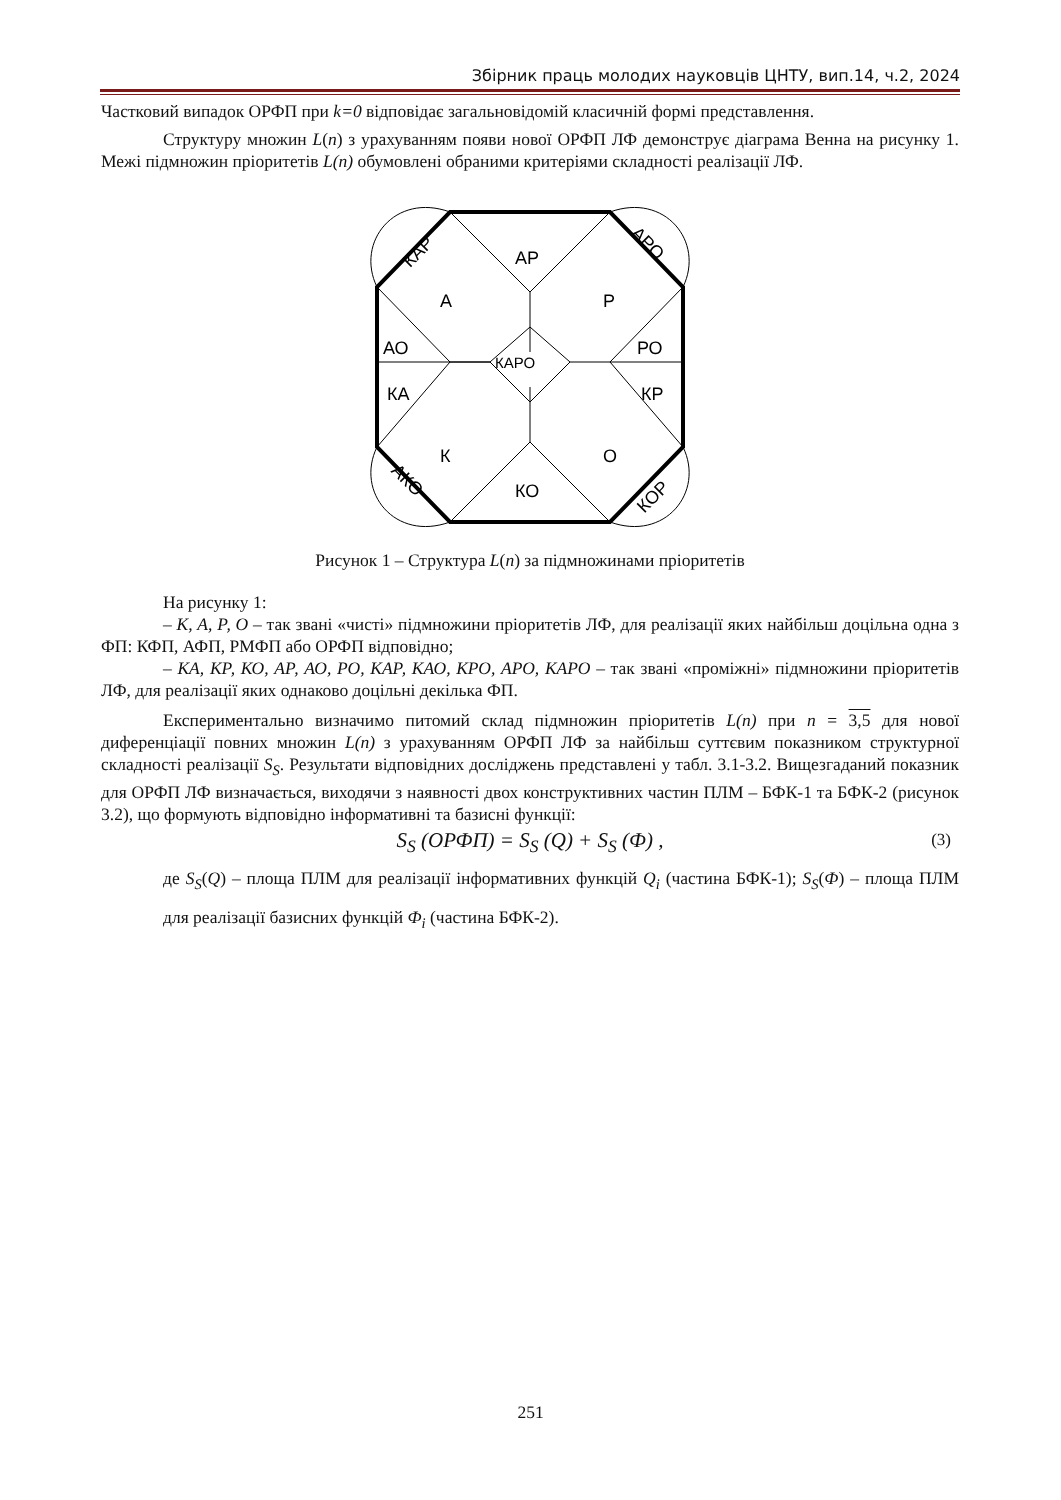Збірник праць молодих науковців ЦНТУ, вип.14, ч.2, 2024
Частковий випадок ОРФП при k=0 відповідає загальновідомій класичній формі представлення.
Структуру множин L(n) з урахуванням появи нової ОРФП ЛФ демонструє діаграма Венна на рисунку 1. Межі підмножин пріоритетів L(n) обумовлені обраними критеріями складності реалізації ЛФ.
АР
А
Р
АО
РО
КА
КР
КАРО
К
О
КО
КАР
АРО
АКО
КОР
Рисунок 1 – Структура L(n) за підмножинами пріоритетів
На рисунку 1:
– К, А, Р, О – так звані «чисті» підмножини пріоритетів ЛФ, для реалізації яких найбільш доцільна одна з ФП: КФП, АФП, РМФП або ОРФП відповідно;
– КА, КР, КО, АР, АО, РО, КАР, КАО, КРО, АРО, КАРО – так звані «проміжні» підмножини пріоритетів ЛФ, для реалізації яких однаково доцільні декілька ФП.
Експериментально визначимо питомий склад підмножин пріоритетів L(n) при n = 3,5 для нової диференціації повних множин L(n) з урахуванням ОРФП ЛФ за найбільш суттєвим показником структурної складності реалізації S<sub>S</sub>. Результати відповідних досліджень представлені у табл. 3.1-3.2. Вищезгаданий показник для ОРФП ЛФ визначається, виходячи з наявності двох конструктивних частин ПЛМ – БФК-1 та БФК-2 (рисунок 3.2), що формують відповідно інформативні та базисні функції:
S<sub>S</sub> (ОРФП) = S<sub>S</sub> (Q) + S<sub>S</sub> (Ф) , (3)
де S<sub>S</sub>(Q) – площа ПЛМ для реалізації інформативних функцій Q<sub>i</sub> (частина БФК-1); S<sub>S</sub>(Ф) – площа ПЛМ для реалізації базисних функцій Ф<sub>i</sub> (частина БФК-2).
251